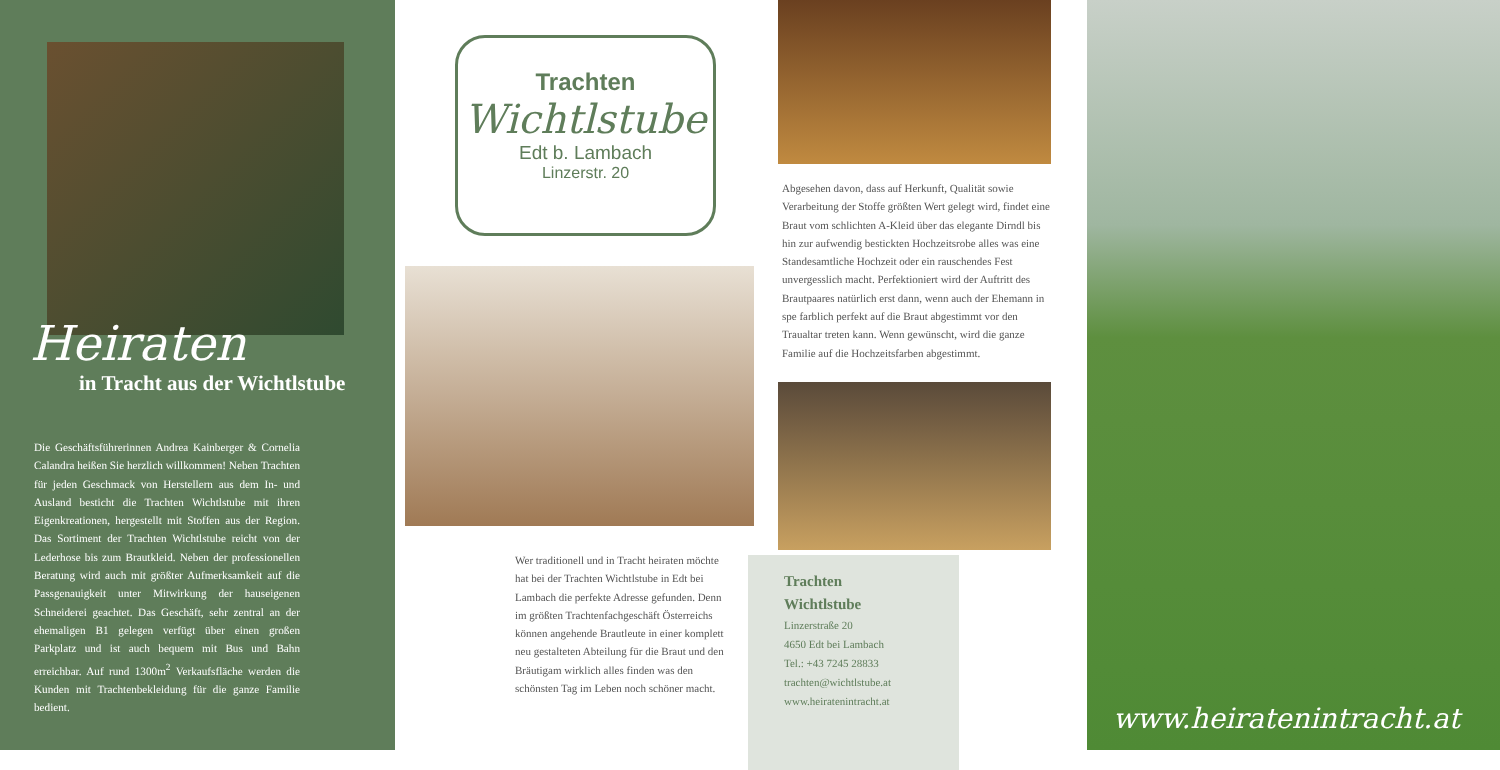Heiraten
in Tracht aus der Wichtlstube
Die Geschäftsführerinnen Andrea Kainberger & Cornelia Calandra heißen Sie herzlich willkommen! Neben Trachten für jeden Geschmack von Herstellern aus dem In- und Ausland besticht die Trachten Wichtlstube mit ihren Eigenkreationen, hergestellt mit Stoffen aus der Region. Das Sortiment der Trachten Wichtlstube reicht von der Lederhose bis zum Brautkleid. Neben der professionellen Beratung wird auch mit größter Aufmerksamkeit auf die Passgenauigkeit unter Mitwirkung der hauseigenen Schneiderei geachtet. Das Geschäft, sehr zentral an der ehemaligen B1 gelegen verfügt über einen großen Parkplatz und ist auch bequem mit Bus und Bahn erreichbar. Auf rund 1300m<sup>2</sup> Verkaufsfläche werden die Kunden mit Trachtenbekleidung für die ganze Familie bedient.
Trachten
Wichtlstube
Edt b. Lambach
Linzerstr. 20
Wer traditionell und in Tracht heiraten möchte hat bei der Trachten Wichtlstube in Edt bei Lambach die perfekte Adresse gefunden. Denn im größten Trachtenfachgeschäft Österreichs können angehende Brautleute in einer komplett neu gestalteten Abteilung für die Braut und den Bräutigam wirklich alles finden was den schönsten Tag im Leben noch schöner macht.
Abgesehen davon, dass auf Herkunft, Qualität sowie Verarbeitung der Stoffe größten Wert gelegt wird, findet eine Braut vom schlichten A-Kleid über das elegante Dirndl bis hin zur aufwendig bestickten Hochzeitsrobe alles was eine Standesamtliche Hochzeit oder ein rauschendes Fest unvergesslich macht. Perfektioniert wird der Auftritt des Brautpaares natürlich erst dann, wenn auch der Ehemann in spe farblich perfekt auf die Braut abgestimmt vor den Traualtar treten kann. Wenn gewünscht, wird die ganze Familie auf die Hochzeitsfarben abgestimmt.
Trachten
Wichtlstube
Linzerstraße 20
4650 Edt bei Lambach
Tel.: +43 7245 28833
trachten@wichtlstube.at
www.heiratenintracht.at
www.heiratenintracht.at